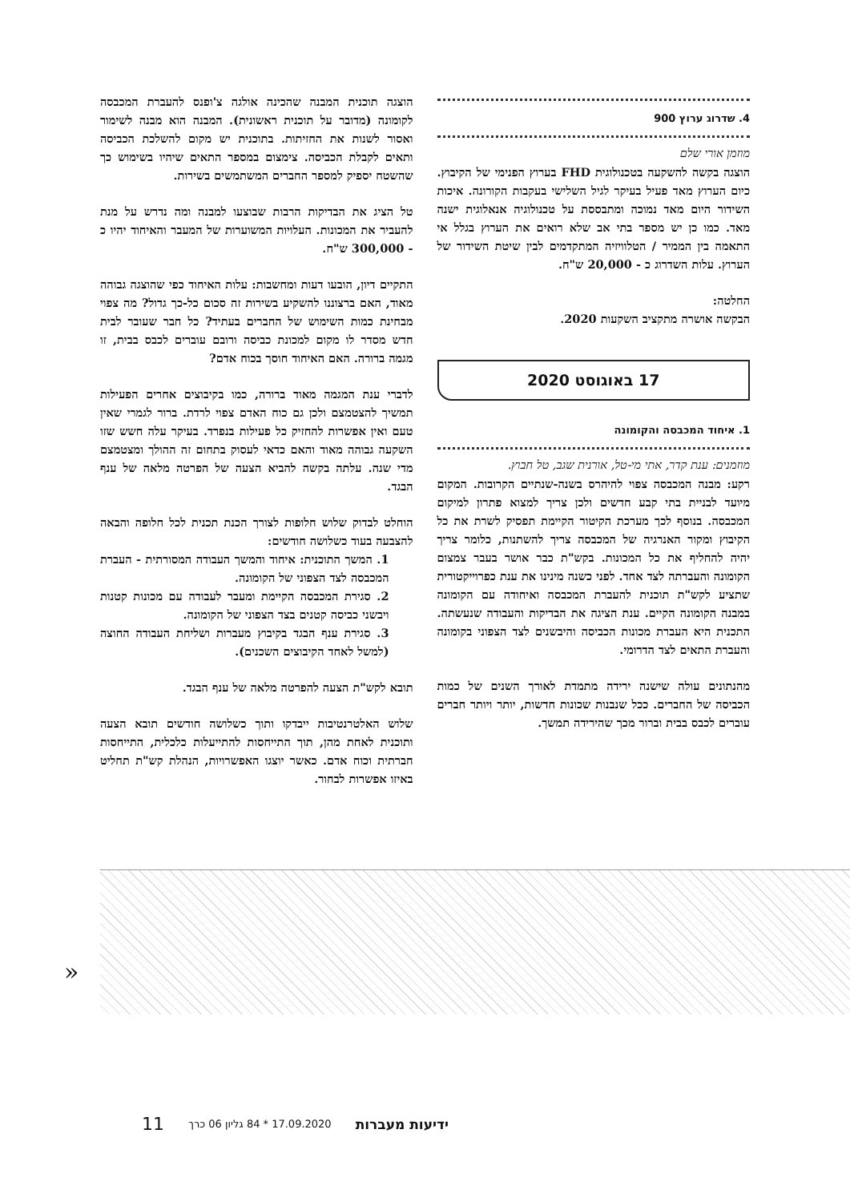4. שדרוג ערוץ 900
מוזמן אורי שלם
הוצגה בקשה להשקעה בטכנולוגית FHD בערוץ הפנימי של הקיבוץ. כיום הערוץ מאד פעיל בעיקר לגיל השלישי בעקבות הקורונה. איכות השידור היום מאד נמוכה ומתבססת על טכנולוגיה אנאלוגית ישנה מאד. כמו כן יש מספר בתי אב שלא רואים את הערוץ בגלל אי התאמה בין הממיר / הטלוויזיה המתקדמים לבין שיטת השידור של הערוץ. עלות השדרוג כ - 20,000 ש"ח.
החלטה:
הבקשה אושרה מתקציב השקעות 2020.
17 באוגוסט 2020
1. איחוד המכבסה והקומונה
מוזמנים: ענת קדר, אתי מי-טל, אורנית שגב, טל חבוץ.
רקע: מבנה המכבסה צפוי להיהרס בשנה-שנתיים הקרובות. המקום מיועד לבניית בתי קבע חדשים ולכן צריך למצוא פתרון למיקום המכבסה. בנוסף לכך מערכת הקיטור הקיימת תפסיק לשרת את כל הקיבוץ ומקור האנרגיה של המכבסה צריך להשתנות, כלומר צריך יהיה להחליף את כל המכונות. בקש"ת כבר אושר בעבר צמצום הקומונה והעברתה לצד אחד. לפני כשנה מינינו את ענת כפרוייקטורית שתציע לקש"ת תוכנית להעברת המכבסה ואיחודה עם הקומונה במבנה הקומונה הקיים. ענת הציגה את הבדיקות והעבודה שנעשתה. התכנית היא העברת מכונות הכביסה והיבשנים לצד הצפוני בקומונה והעברת התאים לצד הדרומי.
מהנתונים עולה שישנה ירידה מתמדת לאורך השנים של כמות הכביסה של החברים. ככל שנבנות שכונות חדשות, יותר ויותר חברים עוברים לכבס בבית וברור מכך שהירידה תמשך.
הוצגה תוכנית המבנה שהכינה אולגה צ'ופנס להעברת המכבסה לקומונה (מדובר על תוכנית ראשונית). המבנה הוא מבנה לשימור ואסור לשנות את החזיתות. בתוכנית יש מקום להשלכת הכביסה ותאים לקבלת הכביסה. צימצום במספר התאים שיהיו בשימוש כך שהשטח יספיק למספר החברים המשתמשים בשירות.
טל הציג את הבדיקות הרבות שבוצעו למבנה ומה נדרש על מנת להעביר את המכונות. העלויות המשוערות של המעבר והאיחוד יהיו כ - 300,000 ש"ח.
התקיים דיון, הובעו דעות ומחשבות: עלות האיחוד כפי שהוצגה גבוהה מאוד, האם ברצוננו להשקיע בשירות זה סכום כל-כך גדול? מה צפוי מבחינת כמות השימוש של החברים בעתיד? כל חבר שעובר לבית חדש מסדר לו מקום למכונת כביסה ורובם עוברים לכבס בבית, זו מגמה ברורה. האם האיחוד חוסך בכוח אדם?
לדברי ענת המגמה מאוד ברורה, כמו בקיבוצים אחרים הפעילות תמשיך להצטמצם ולכן גם כוח האדם צפוי לרדת. ברור לגמרי שאין טעם ואין אפשרות להחזיק כל פעילות בנפרד. בעיקר עלה חשש שזו השקעה גבוהה מאוד והאם כדאי לעסוק בתחום זה ההולך ומצטמצם מדי שנה. עלתה בקשה להביא הצעה של הפרטה מלאה של ענף הבגד.
הוחלט לבדוק שלוש חלופות לצורך הכנת תכנית לכל חלופה והבאה להצבעה בעוד כשלושה חודשים:
1. המשך התוכנית: איחוד והמשך העבודה המסורתית - העברת המכבסה לצד הצפוני של הקומונה.
2. סגירת המכבסה הקיימת ומעבר לעבודה עם מכונות קטנות ויבשני כביסה קטנים בצד הצפוני של הקומונה.
3. סגירת ענף הבגד בקיבוץ מעברות ושליחת העבודה החוצה (למשל לאחד הקיבוצים השכנים).
תובא לקש"ת הצעה להפרטה מלאה של ענף הבגד.
שלוש האלטרנטיבות ייבדקו ותוך כשלושה חודשים תובא הצעה ותוכנית לאחת מהן, תוך התייחסות להתייעלות כלכלית, התייחסות חברתית וכוח אדם. כאשר יוצגו האפשרויות, הנהלת קש"ת תחליט באיזו אפשרות לבחור.
«
ידיעות מעברות 17.09.2020 * 84 גליון 06 כרך 11